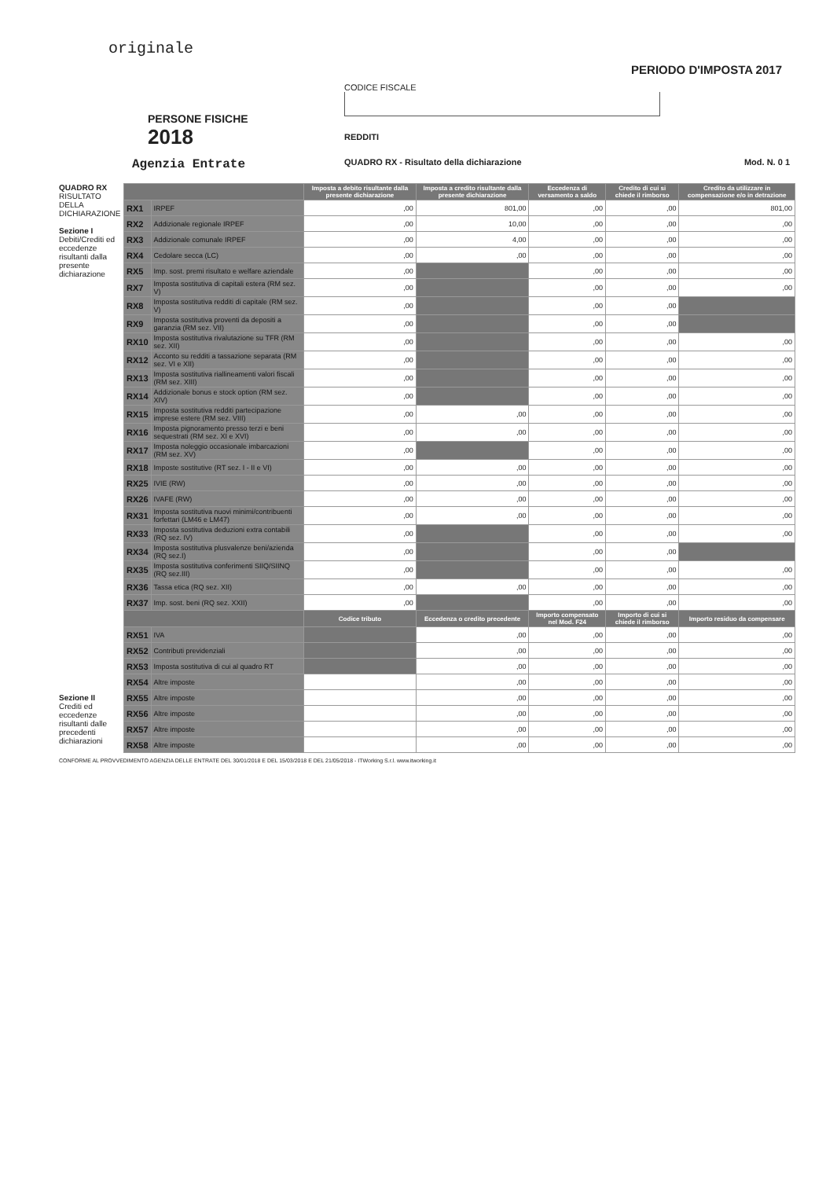originale
PERSONE FISICHE
2018
Agenzia Entrate
PERIODO D'IMPOSTA 2017
CODICE FISCALE
REDDITI
QUADRO RX - Risultato della dichiarazione Mod. N. 0 1
QUADRO RX
RISULTATO DELLA DICHIARAZIONE
Sezione I
Debiti/Crediti ed eccedenze risultanti dalla presente dichiarazione
Sezione II
Crediti ed eccedenze risultanti dalle precedenti dichiarazioni
| | | Imposta a debito risultante dalla presente dichiarazione | Imposta a credito risultante dalla presente dichiarazione | Eccedenza di versamento a saldo | Credito di cui si chiede il rimborso | Credito da utilizzare in compensazione e/o in detrazione |
| --- | --- | --- | --- | --- | --- | --- |
| RX1 | IRPEF | ,00 | 801,00 | ,00 | ,00 | 801,00 |
| RX2 | Addizionale regionale IRPEF | ,00 | 10,00 | ,00 | ,00 | ,00 |
| RX3 | Addizionale comunale IRPEF | ,00 | 4,00 | ,00 | ,00 | ,00 |
| RX4 | Cedolare secca (LC) | ,00 | ,00 | ,00 | ,00 | ,00 |
| RX5 | Imp. sost. premi risultato e welfare aziendale | ,00 | | ,00 | ,00 | ,00 |
| RX7 | Imposta sostitutiva di capitali estera (RM sez. V) | ,00 | | ,00 | ,00 | ,00 |
| RX8 | Imposta sostitutiva redditi di capitale (RM sez. V) | ,00 | | ,00 | ,00 | |
| RX9 | Imposta sostitutiva proventi da depositi a garanzia (RM sez. VII) | ,00 | | ,00 | ,00 | |
| RX10 | Imposta sostitutiva rivalutazione su TFR (RM sez. XII) | ,00 | | ,00 | ,00 | ,00 |
| RX12 | Acconto su redditi a tassazione separata (RM sez. VI e XII) | ,00 | | ,00 | ,00 | ,00 |
| RX13 | Imposta sostitutiva riallineamenti valori fiscali (RM sez. XIII) | ,00 | | ,00 | ,00 | ,00 |
| RX14 | Addizionale bonus e stock option (RM sez. XIV) | ,00 | | ,00 | ,00 | ,00 |
| RX15 | Imposta sostitutiva redditi partecipazione imprese estere (RM sez. VIII) | ,00 | ,00 | ,00 | ,00 | ,00 |
| RX16 | Imposta pignoramento presso terzi e beni sequestrati (RM sez. XI e XVI) | ,00 | ,00 | ,00 | ,00 | ,00 |
| RX17 | Imposta noleggio occasionale imbarcazioni (RM sez. XV) | ,00 | | ,00 | ,00 | ,00 |
| RX18 | Imposte sostitutive (RT sez. I - II e VI) | ,00 | ,00 | ,00 | ,00 | ,00 |
| RX25 | IVIE (RW) | ,00 | ,00 | ,00 | ,00 | ,00 |
| RX26 | IVAFE (RW) | ,00 | ,00 | ,00 | ,00 | ,00 |
| RX31 | Imposta sostitutiva nuovi minimi/contribuenti forfettari (LM46 e LM47) | ,00 | ,00 | ,00 | ,00 | ,00 |
| RX33 | Imposta sostitutiva deduzioni extra contabili (RQ sez. IV) | ,00 | | ,00 | ,00 | ,00 |
| RX34 | Imposta sostitutiva plusvalenze beni/azienda (RQ sez.I) | ,00 | | ,00 | ,00 | |
| RX35 | Imposta sostitutiva conferimenti SIIQ/SIINQ (RQ sez.III) | ,00 | | ,00 | ,00 | ,00 |
| RX36 | Tassa etica (RQ sez. XII) | ,00 | ,00 | ,00 | ,00 | ,00 |
| RX37 | Imp. sost. beni (RQ sez. XXII) | ,00 | | ,00 | ,00 | ,00 |
| | | Codice tributo | Eccedenza o credito precedente | Importo compensato nel Mod. F24 | Importo di cui si chiede il rimborso | Importo residuo da compensare |
| RX51 | IVA | | ,00 | ,00 | ,00 | ,00 |
| RX52 | Contributi previdenziali | | ,00 | ,00 | ,00 | ,00 |
| RX53 | Imposta sostitutiva di cui al quadro RT | | ,00 | ,00 | ,00 | ,00 |
| RX54 | Altre imposte | | ,00 | ,00 | ,00 | ,00 |
| RX55 | Altre imposte | | ,00 | ,00 | ,00 | ,00 |
| RX56 | Altre imposte | | ,00 | ,00 | ,00 | ,00 |
| RX57 | Altre imposte | | ,00 | ,00 | ,00 | ,00 |
| RX58 | Altre imposte | | ,00 | ,00 | ,00 | ,00 |
CONFORME AL PROVVEDIMENTO AGENZIA DELLE ENTRATE DEL 30/01/2018 E DEL 15/03/2018 E DEL 21/05/2018 - ITWorking S.r.l. www.itworking.it